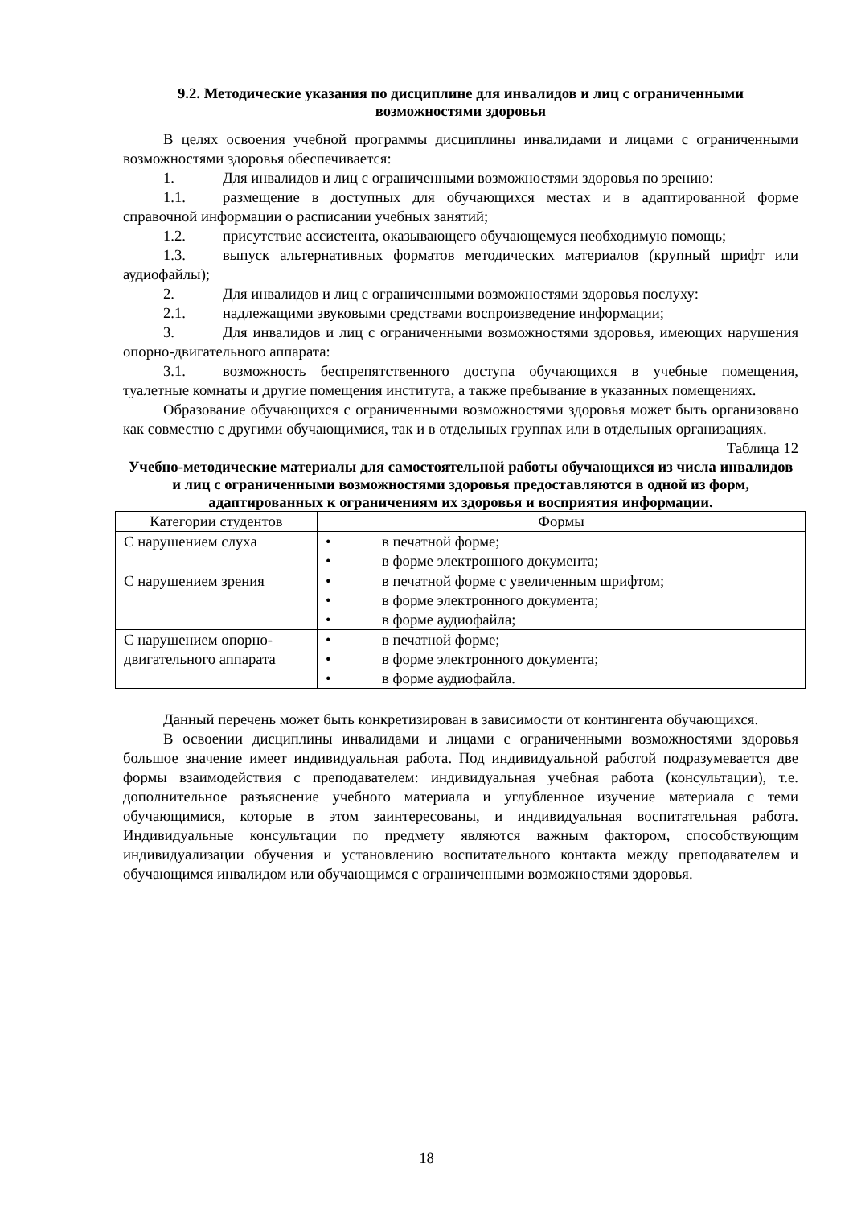9.2. Методические указания по дисциплине для инвалидов и лиц с ограниченными возможностями здоровья
В целях освоения учебной программы дисциплины инвалидами и лицами с ограниченными возможностями здоровья обеспечивается:
1. Для инвалидов и лиц с ограниченными возможностями здоровья по зрению:
1.1. размещение в доступных для обучающихся местах и в адаптированной форме справочной информации о расписании учебных занятий;
1.2. присутствие ассистента, оказывающего обучающемуся необходимую помощь;
1.3. выпуск альтернативных форматов методических материалов (крупный шрифт или аудиофайлы);
2. Для инвалидов и лиц с ограниченными возможностями здоровья послуху:
2.1. надлежащими звуковыми средствами воспроизведение информации;
3. Для инвалидов и лиц с ограниченными возможностями здоровья, имеющих нарушения опорно-двигательного аппарата:
3.1. возможность беспрепятственного доступа обучающихся в учебные помещения, туалетные комнаты и другие помещения института, а также пребывание в указанных помещениях.
Образование обучающихся с ограниченными возможностями здоровья может быть организовано как совместно с другими обучающимися, так и в отдельных группах или в отдельных организациях.
Таблица 12
Учебно-методические материалы для самостоятельной работы обучающихся из числа инвалидов и лиц с ограниченными возможностями здоровья предоставляются в одной из форм, адаптированных к ограничениям их здоровья и восприятия информации.
| Категории студентов | Формы |
| --- | --- |
| С нарушением слуха | • в печатной форме; • в форме электронного документа; |
| С нарушением зрения | • в печатной форме с увеличенным шрифтом; • в форме электронного документа; • в форме аудиофайла; |
| С нарушением опорно-двигательного аппарата | • в печатной форме; • в форме электронного документа; • в форме аудиофайла. |
Данный перечень может быть конкретизирован в зависимости от контингента обучающихся.
В освоении дисциплины инвалидами и лицами с ограниченными возможностями здоровья большое значение имеет индивидуальная работа. Под индивидуальной работой подразумевается две формы взаимодействия с преподавателем: индивидуальная учебная работа (консультации), т.е. дополнительное разъяснение учебного материала и углубленное изучение материала с теми обучающимися, которые в этом заинтересованы, и индивидуальная воспитательная работа. Индивидуальные консультации по предмету являются важным фактором, способствующим индивидуализации обучения и установлению воспитательного контакта между преподавателем и обучающимся инвалидом или обучающимся с ограниченными возможностями здоровья.
18